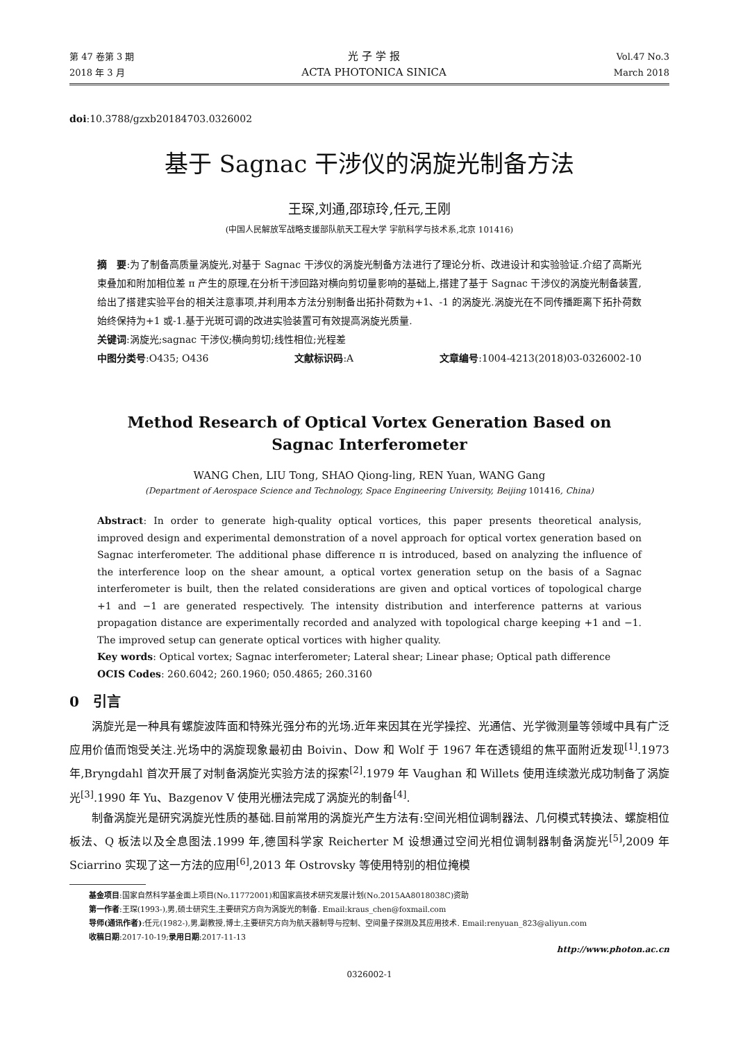第 47 卷第 3 期
2018 年 3 月
光 子 学 报
ACTA PHOTONICA SINICA
Vol.47 No.3
March 2018
doi:10.3788/gzxb20184703.0326002
基于 Sagnac 干涉仪的涡旋光制备方法
王琛,刘通,邵琼玲,任元,王刚
(中国人民解放军战略支援部队航天工程大学 宇航科学与技术系,北京 101416)
摘　要:为了制备高质量涡旋光,对基于 Sagnac 干涉仪的涡旋光制备方法进行了理论分析、改进设计和实验验证.介绍了高斯光束叠加和附加相位差 π 产生的原理,在分析干涉回路对横向剪切量影响的基础上,搭建了基于 Sagnac 干涉仪的涡旋光制备装置,给出了搭建实验平台的相关注意事项,并利用本方法分别制备出拓扑荷数为+1、-1 的涡旋光.涡旋光在不同传播距离下拓扑荷数始终保持为+1 或-1.基于光斑可调的改进实验装置可有效提高涡旋光质量.
关键词:涡旋光;sagnac 干涉仪;横向剪切;线性相位;光程差
中图分类号:O435; O436 文献标识码:A 文章编号:1004-4213(2018)03-0326002-10
Method Research of Optical Vortex Generation Based on
Sagnac Interferometer
WANG Chen, LIU Tong, SHAO Qiong-ling, REN Yuan, WANG Gang
(Department of Aerospace Science and Technology, Space Engineering University, Beijing 101416, China)
Abstract: In order to generate high-quality optical vortices, this paper presents theoretical analysis, improved design and experimental demonstration of a novel approach for optical vortex generation based on Sagnac interferometer. The additional phase difference π is introduced, based on analyzing the influence of the interference loop on the shear amount, a optical vortex generation setup on the basis of a Sagnac interferometer is built, then the related considerations are given and optical vortices of topological charge +1 and −1 are generated respectively. The intensity distribution and interference patterns at various propagation distance are experimentally recorded and analyzed with topological charge keeping +1 and −1. The improved setup can generate optical vortices with higher quality.
Key words: Optical vortex; Sagnac interferometer; Lateral shear; Linear phase; Optical path difference
OCIS Codes: 260.6042; 260.1960; 050.4865; 260.3160
0　引言
涡旋光是一种具有螺旋波阵面和特殊光强分布的光场.近年来因其在光学操控、光通信、光学微测量等领域中具有广泛应用价值而饱受关注.光场中的涡旋现象最初由 Boivin、Dow 和 Wolf 于 1967 年在透镜组的焦平面附近发现<sup>[1]</sup>.1973 年,Bryngdahl 首次开展了对制备涡旋光实验方法的探索<sup>[2]</sup>.1979 年 Vaughan 和 Willets 使用连续激光成功制备了涡旋光<sup>[3]</sup>.1990 年 Yu、Bazgenov V 使用光栅法完成了涡旋光的制备<sup>[4]</sup>.
制备涡旋光是研究涡旋光性质的基础.目前常用的涡旋光产生方法有:空间光相位调制器法、几何模式转换法、螺旋相位板法、Q 板法以及全息图法.1999 年,德国科学家 Reicherter M 设想通过空间光相位调制器制备涡旋光<sup>[5]</sup>,2009 年 Sciarrino 实现了这一方法的应用<sup>[6]</sup>,2013 年 Ostrovsky 等使用特别的相位掩模
基金项目:国家自然科学基金面上项目(No.11772001)和国家高技术研究发展计划(No.2015AA8018038C)资助
第一作者:王琛(1993-),男,硕士研究生,主要研究方向为涡旋光的制备. Email:kraus_chen@foxmail.com
导师(通讯作者):任元(1982-),男,副教授,博士,主要研究方向为航天器制导与控制、空间量子探测及其应用技术. Email:renyuan_823@aliyun.com
收稿日期:2017-10-19;录用日期:2017-11-13
http://www.photon.ac.cn
0326002-1